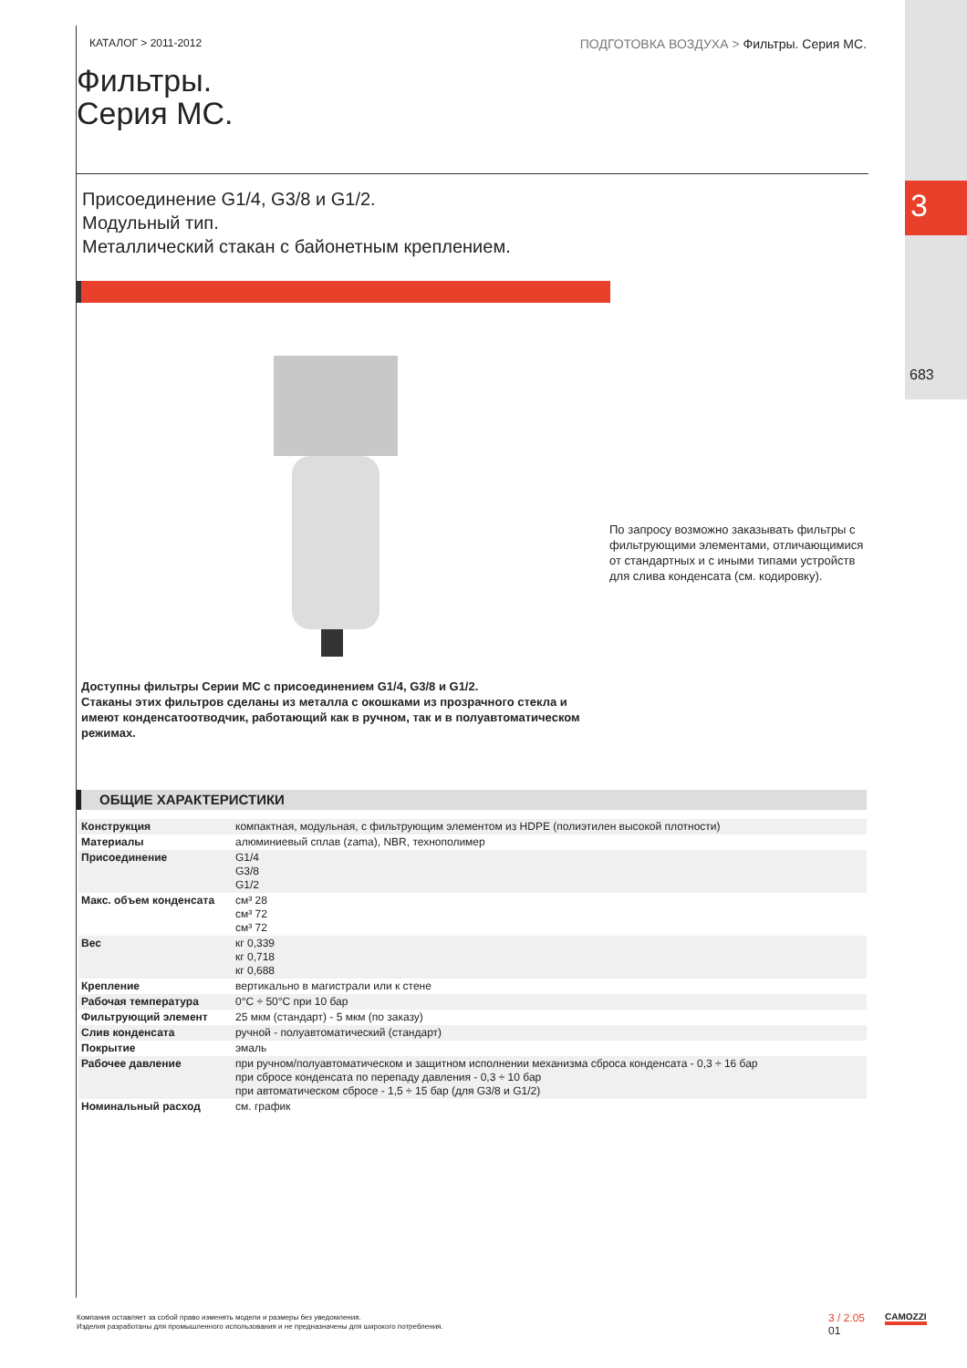3
683
КАТАЛОГ > 2011-2012 ПОДГОТОВКА ВОЗДУХА > Фильтры. Серия MC.
Фильтры.
Серия MC.
Присоединение G1/4, G3/8 и G1/2.
Модульный тип.
Металлический стакан с байонетным креплением.
По запросу возможно заказывать фильтры с фильтрующими элементами, отличающимися от стандартных и с иными типами устройств для слива конденсата (см. кодировку).
Доступны фильтры Серии MC с присоединением G1/4, G3/8 и G1/2.
Стаканы этих фильтров сделаны из металла с окошками из прозрачного стекла и имеют конденсатоотводчик, работающий как в ручном, так и в полуавтоматическом режимах.
ОБЩИЕ ХАРАКТЕРИСТИКИ
| Конструкция | компактная, модульная, с фильтрующим элементом из HDPE (полиэтилен высокой плотности) |
| Материалы | алюминиевый сплав (zama), NBR, технополимер |
| Присоединение | G1/4 G3/8 G1/2 |
| Макс. объем конденсата | см³ 28 см³ 72 см³ 72 |
| Вес | кг 0,339 кг 0,718 кг 0,688 |
| Крепление | вертикально в магистрали или к стене |
| Рабочая температура | 0°C ÷ 50°C при 10 бар |
| Фильтрующий элемент | 25 мкм (стандарт) - 5 мкм (по заказу) |
| Слив конденсата | ручной - полуавтоматический (стандарт) |
| Покрытие | эмаль |
| Рабочее давление | при ручном/полуавтоматическом и защитном исполнении механизма сброса конденсата - 0,3 ÷ 16 бар при сбросе конденсата по перепаду давления - 0,3 ÷ 10 бар при автоматическом сбросе - 1,5 ÷ 15 бар (для G3/8 и G1/2) |
| Номинальный расход | см. график |
Компания оставляет за собой право изменять модели и размеры без уведомления.
Изделия разработаны для промышленного использования и не предназначены для широкого потребления.
3 / 2.05
01
CAMOZZI